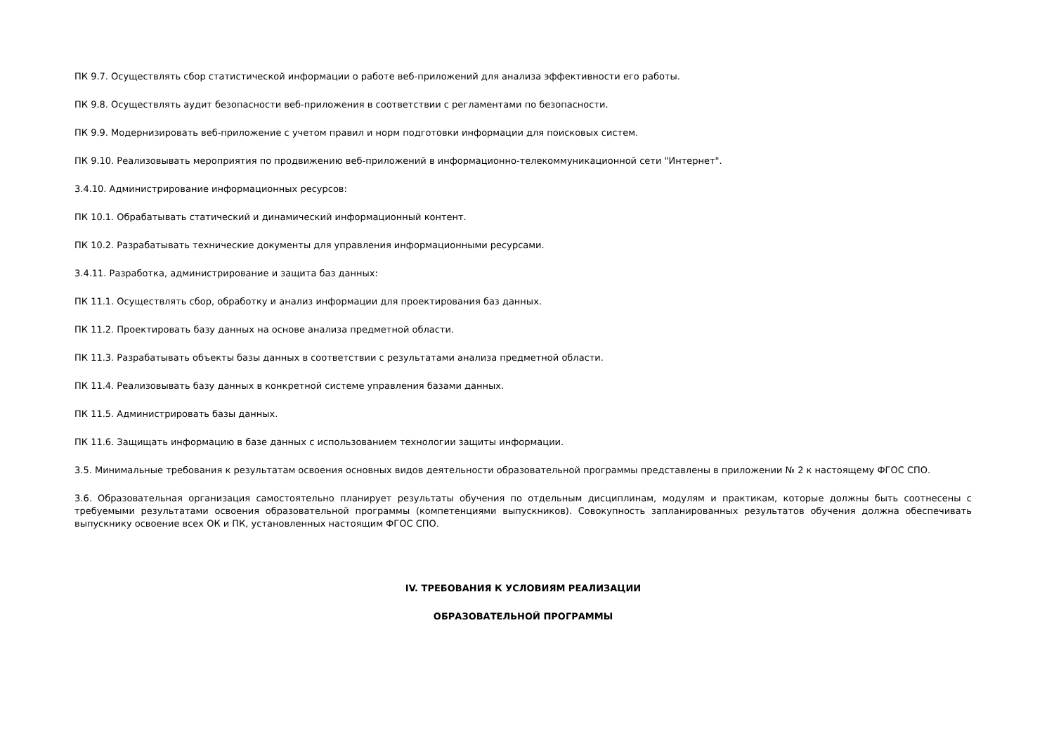ПК 9.7. Осуществлять сбор статистической информации о работе веб-приложений для анализа эффективности его работы.
ПК 9.8. Осуществлять аудит безопасности веб-приложения в соответствии с регламентами по безопасности.
ПК 9.9. Модернизировать веб-приложение с учетом правил и норм подготовки информации для поисковых систем.
ПК 9.10. Реализовывать мероприятия по продвижению веб-приложений в информационно-телекоммуникационной сети "Интернет".
3.4.10. Администрирование информационных ресурсов:
ПК 10.1. Обрабатывать статический и динамический информационный контент.
ПК 10.2. Разрабатывать технические документы для управления информационными ресурсами.
3.4.11. Разработка, администрирование и защита баз данных:
ПК 11.1. Осуществлять сбор, обработку и анализ информации для проектирования баз данных.
ПК 11.2. Проектировать базу данных на основе анализа предметной области.
ПК 11.3. Разрабатывать объекты базы данных в соответствии с результатами анализа предметной области.
ПК 11.4. Реализовывать базу данных в конкретной системе управления базами данных.
ПК 11.5. Администрировать базы данных.
ПК 11.6. Защищать информацию в базе данных с использованием технологии защиты информации.
3.5. Минимальные требования к результатам освоения основных видов деятельности образовательной программы представлены в приложении № 2 к настоящему ФГОС СПО.
3.6. Образовательная организация самостоятельно планирует результаты обучения по отдельным дисциплинам, модулям и практикам, которые должны быть соотнесены с требуемыми результатами освоения образовательной программы (компетенциями выпускников). Совокупность запланированных результатов обучения должна обеспечивать выпускнику освоение всех ОК и ПК, установленных настоящим ФГОС СПО.
IV. ТРЕБОВАНИЯ К УСЛОВИЯМ РЕАЛИЗАЦИИ
ОБРАЗОВАТЕЛЬНОЙ ПРОГРАММЫ